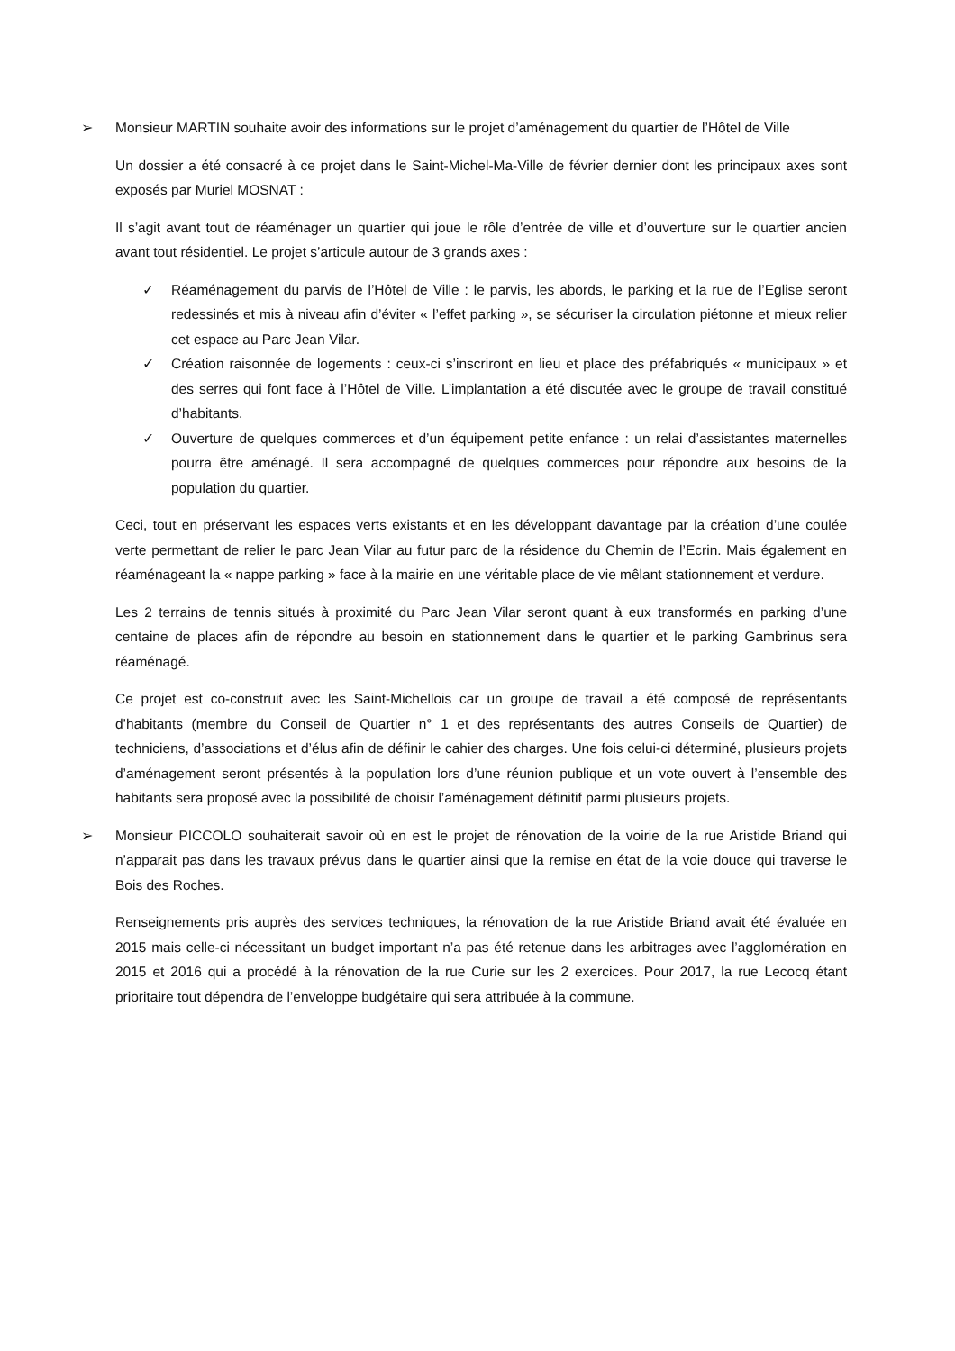➢ Monsieur MARTIN souhaite avoir des informations sur le projet d’aménagement du quartier de l’Hôtel de Ville
Un dossier a été consacré à ce projet dans le Saint-Michel-Ma-Ville de février dernier dont les principaux axes sont exposés par Muriel MOSNAT :
Il s’agit avant tout de réaménager un quartier qui joue le rôle d’entrée de ville et d’ouverture sur le quartier ancien avant tout résidentiel. Le projet s’articule autour de 3 grands axes :
✓ Réaménagement du parvis de l’Hôtel de Ville : le parvis, les abords, le parking et la rue de l’Eglise seront redessinés et mis à niveau afin d’éviter « l’effet parking », se sécuriser la circulation piétonne et mieux relier cet espace au Parc Jean Vilar.
✓ Création raisonnée de logements : ceux-ci s’inscriront en lieu et place des préfabriqués « municipaux » et des serres qui font face à l’Hôtel de Ville. L’implantation a été discutée avec le groupe de travail constitué d’habitants.
✓ Ouverture de quelques commerces et d’un équipement petite enfance : un relai d’assistantes maternelles pourra être aménagé. Il sera accompagné de quelques commerces pour répondre aux besoins de la population du quartier.
Ceci, tout en préservant les espaces verts existants et en les développant davantage par la création d’une coulée verte permettant de relier le parc Jean Vilar au futur parc de la résidence du Chemin de l’Ecrin. Mais également en réaménageant la « nappe parking » face à la mairie en une véritable place de vie mêlant stationnement et verdure.
Les 2 terrains de tennis situés à proximité du Parc Jean Vilar seront quant à eux transformés en parking d’une centaine de places afin de répondre au besoin en stationnement dans le quartier et le parking Gambrinus sera réaménagé.
Ce projet est co-construit avec les Saint-Michellois car un groupe de travail a été composé de représentants d’habitants (membre du Conseil de Quartier n° 1 et des représentants des autres Conseils de Quartier) de techniciens, d’associations et d’élus afin de définir le cahier des charges. Une fois celui-ci déterminé, plusieurs projets d’aménagement seront présentés à la population lors d’une réunion publique et un vote ouvert à l’ensemble des habitants sera proposé avec la possibilité de choisir l’aménagement définitif parmi plusieurs projets.
➢ Monsieur PICCOLO souhaiterait savoir où en est le projet de rénovation de la voirie de la rue Aristide Briand qui n’apparait pas dans les travaux prévus dans le quartier ainsi que la remise en état de la voie douce qui traverse le Bois des Roches.
Renseignements pris auprès des services techniques, la rénovation de la rue Aristide Briand avait été évaluée en 2015 mais celle-ci nécessitant un budget important n’a pas été retenue dans les arbitrages avec l’agglomération en 2015 et 2016 qui a procédé à la rénovation de la rue Curie sur les 2 exercices. Pour 2017, la rue Lecocq étant prioritaire tout dépendra de l’enveloppe budgétaire qui sera attribuée à la commune.